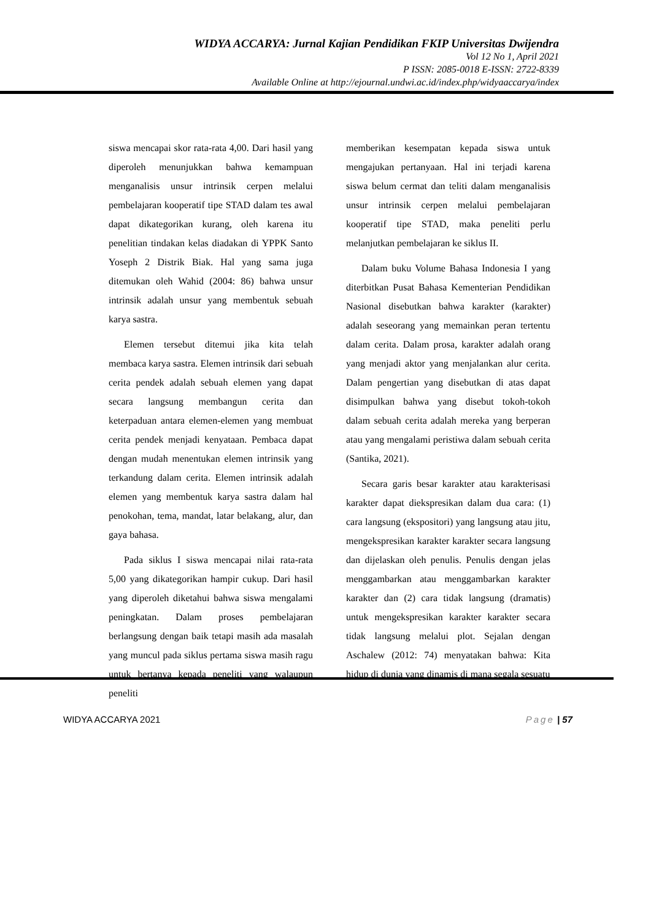WIDYA ACCARYA: Jurnal Kajian Pendidikan FKIP Universitas Dwijendra
Vol 12 No 1, April 2021
P ISSN: 2085-0018 E-ISSN: 2722-8339
Available Online at http://ejournal.undwi.ac.id/index.php/widyaaccarya/index
siswa mencapai skor rata-rata 4,00. Dari hasil yang diperoleh menunjukkan bahwa kemampuan menganalisis unsur intrinsik cerpen melalui pembelajaran kooperatif tipe STAD dalam tes awal dapat dikategorikan kurang, oleh karena itu penelitian tindakan kelas diadakan di YPPK Santo Yoseph 2 Distrik Biak. Hal yang sama juga ditemukan oleh Wahid (2004: 86) bahwa unsur intrinsik adalah unsur yang membentuk sebuah karya sastra.
Elemen tersebut ditemui jika kita telah membaca karya sastra. Elemen intrinsik dari sebuah cerita pendek adalah sebuah elemen yang dapat secara langsung membangun cerita dan keterpaduan antara elemen-elemen yang membuat cerita pendek menjadi kenyataan. Pembaca dapat dengan mudah menentukan elemen intrinsik yang terkandung dalam cerita. Elemen intrinsik adalah elemen yang membentuk karya sastra dalam hal penokohan, tema, mandat, latar belakang, alur, dan gaya bahasa.
Pada siklus I siswa mencapai nilai rata-rata 5,00 yang dikategorikan hampir cukup. Dari hasil yang diperoleh diketahui bahwa siswa mengalami peningkatan. Dalam proses pembelajaran berlangsung dengan baik tetapi masih ada masalah yang muncul pada siklus pertama siswa masih ragu untuk bertanya kepada peneliti yang walaupun peneliti
memberikan kesempatan kepada siswa untuk mengajukan pertanyaan. Hal ini terjadi karena siswa belum cermat dan teliti dalam menganalisis unsur intrinsik cerpen melalui pembelajaran kooperatif tipe STAD, maka peneliti perlu melanjutkan pembelajaran ke siklus II.
Dalam buku Volume Bahasa Indonesia I yang diterbitkan Pusat Bahasa Kementerian Pendidikan Nasional disebutkan bahwa karakter (karakter) adalah seseorang yang memainkan peran tertentu dalam cerita. Dalam prosa, karakter adalah orang yang menjadi aktor yang menjalankan alur cerita. Dalam pengertian yang disebutkan di atas dapat disimpulkan bahwa yang disebut tokoh-tokoh dalam sebuah cerita adalah mereka yang berperan atau yang mengalami peristiwa dalam sebuah cerita (Santika, 2021).
Secara garis besar karakter atau karakterisasi karakter dapat diekspresikan dalam dua cara: (1) cara langsung (ekspositori) yang langsung atau jitu, mengekspresikan karakter karakter secara langsung dan dijelaskan oleh penulis. Penulis dengan jelas menggambarkan atau menggambarkan karakter karakter dan (2) cara tidak langsung (dramatis) untuk mengekspresikan karakter karakter secara tidak langsung melalui plot. Sejalan dengan Aschalew (2012: 74) menyatakan bahwa: Kita hidup di dunia yang dinamis di mana segala sesuatu
WIDYA ACCARYA 2021 Page | 57